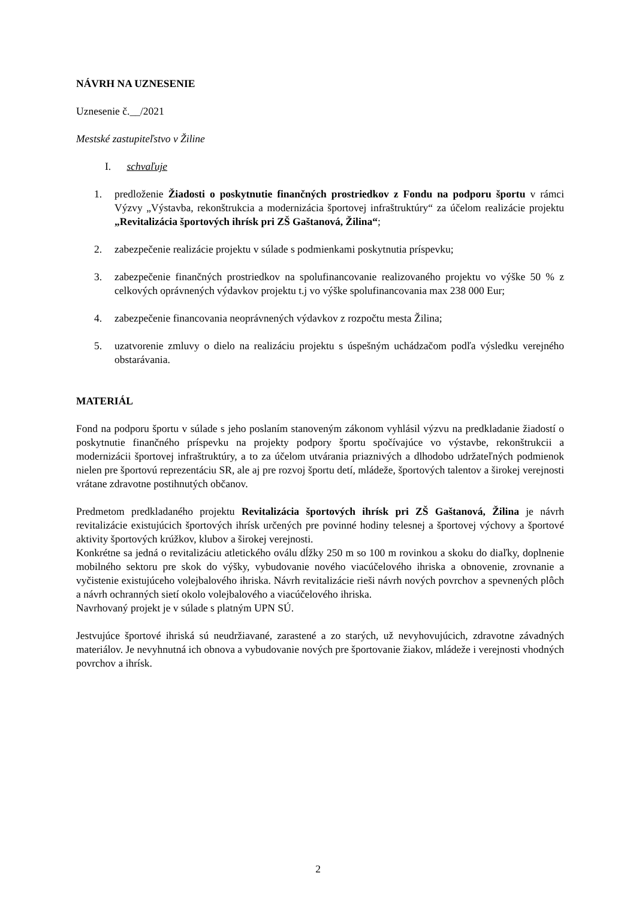NÁVRH NA UZNESENIE
Uznesenie č.__/2021
Mestské zastupiteľstvo v Žiline
I. schvaľuje
1. predloženie Žiadosti o poskytnutie finančných prostriedkov z Fondu na podporu športu v rámci Výzvy „Výstavba, rekonštrukcia a modernizácia športovej infraštruktúry“ za účelom realizácie projektu „Revitalizácia športových ihrísk pri ZŠ Gaštanová, Žilina“;
2. zabezpečenie realizácie projektu v súlade s podmienkami poskytnutia príspevku;
3. zabezpečenie finančných prostriedkov na spolufinancovanie realizovaného projektu vo výške 50 % z celkových oprávnených výdavkov projektu t.j vo výške spolufinancovania max 238 000 Eur;
4. zabezpečenie financovania neoprávnených výdavkov z rozpočtu mesta Žilina;
5. uzatvorenie zmluvy o dielo na realizáciu projektu s úspešným uchádzačom podľa výsledku verejného obstarávania.
MATERIÁL
Fond na podporu športu v súlade s jeho poslaním stanoveným zákonom vyhlásil výzvu na predkladanie žiadostí o poskytnutie finančného príspevku na projekty podpory športu spočívajúce vo výstavbe, rekonštrukcii a modernizácii športovej infraštruktúry, a to za účelom utvárania priaznivých a dlhodobo udržateľných podmienok nielen pre športovú reprezentáciu SR, ale aj pre rozvoj športu detí, mládeže, športových talentov a širokej verejnosti vrátane zdravotne postihnutých občanov.
Predmetom predkladaného projektu Revitalizácia športových ihrísk pri ZŠ Gaštanová, Žilina je návrh revitalizácie existujúcich športových ihrísk určených pre povinné hodiny telesnej a športovej výchovy a športové aktivity športových krúžkov, klubov a širokej verejnosti.
Konkrétne sa jedná o revitalizáciu atletického oválu dĺžky 250 m so 100 m rovinkou a skoku do diaľky, doplnenie mobilného sektoru pre skok do výšky, vybudovanie nového viacúčelového ihriska a obnovenie, zrovnanie a vyčistenie existujúceho volejbalového ihriska. Návrh revitalizácie rieši návrh nových povrchov a spevnených plôch a návrh ochranných sietí okolo volejbalového a viacúčelového ihriska.
Navrhovaný projekt je v súlade s platným UPN SÚ.
Jestvujúce športové ihriská sú neudržiavané, zarastené a zo starých, už nevyhovujúcich, zdravotne závadných materiálov. Je nevyhnutná ich obnova a vybudovanie nových pre športovanie žiakov, mládeže i verejnosti vhodných povrchov a ihrísk.
2